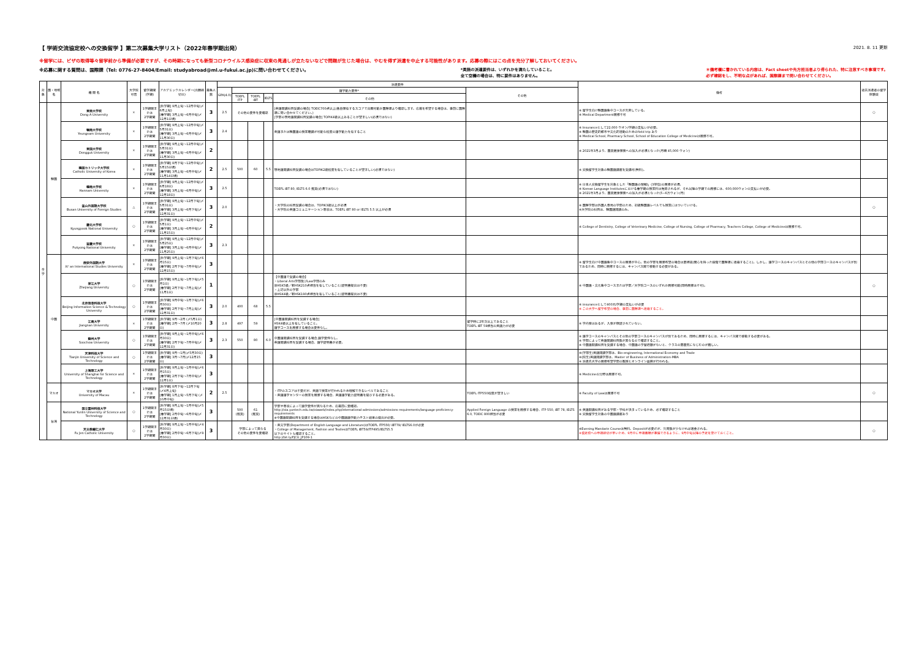【 学術交流協定校への交換留学 】第二次募集大学リスト（2022年春学期出発） 2021. 8. 11 更新
※留学には、ビザの取得等々留学前から準備が必要ですが、その時期になっても新型コロナウイルス感染症に収束の見通しが立たないなどで問題が生じた場合は、やむを得ず派遣を中止する可能性があります。応募の際にはこの点を充分了解しておいてください。
※応募に関する質問は、国際課（Tel: 0776-27-8404/Email: studyabroad@ml.u-fukui.ac.jp)に問い合わせてください。 *英語の派遣要件は、いずれかを満たしていること。
全て空欄の場合は、特に要件はありません。 ＊備考欄に書かれている内容は、Fact sheetや先方担当者より得られた、特に注意すべき事項です。
必ず確認をし、不明な点があれば、国際課まで問い合わせてください。
| 対象 | 国・地域名 | 機 関 名 | 大学院可否 | 留学期間(学期) | アカデミックカレンダー(出願締切日) | 募集人数 | 派遣要件 | | | | | | 備考 | 過去派遣者の留学体験談 |
| --- | --- | --- | --- | --- | --- | --- | --- | --- | --- | --- | --- | --- | --- | --- |
| | | | | | | | GPA(4.0) | 語学能力要件* | | | | その他 | | |
| | | | | | | | | TOEFL ITP | TOEFL iBT | IELTS | その他 | | | |
| 全学 | 韓国 | 東亜大学校 Dong-A University | × | 1学期間または 2学期間 | [秋学期] 9月上旬～12月中旬(〆6月上旬) [春学期] 3月上旬～6月中旬(〆12月1日頃) | 3 | 2.5 | その他の要件を要確認 | | | [英語開講科目受講の場合] TOEIC700点以上(各自保有するスコアで出願可能か国際課より確認します。応募を希望する場合は、事前に国際課に問い合わせてください。) [学部の現地語開講科目受講の場合] TOPIK4級以上あることが望ましい(必須ではない) | | ※ 留学生向け韓国語集中コースが充実している。 ※ Medical Department履修不可 | ○ |
| | | 嶺南大学校 Yeungnam University | × | 1学期間または 2学期間 | [秋学期] 9月上旬～12月中旬(〆5月31日) [春学期] 3月上旬～6月中旬(〆11月30日) | 3 | 2.4 | | | | 英語または韓国語の授業聴講が可能な程度の語学能力を有すること | | ※ Insuranceとして22,000 ウオン/学期の支払いが必要。 ※ 韓国の歴史的都市や文化的活動のためのfield trip あり ※ Medical School, Pharmacy School, School of Education College of Medicineは履修不可。 | |
| | | 東国大学校 Dongguk University | × | 1学期間または 2学期間 | [秋学期] 9月上旬～12月中旬(〆5月31日) [春学期] 3月上旬～6月中旬(〆11月30日) | 2 | | | | | | | ※ 2021年3月より、国民健康保険への加入が必須となった(月額 45,000 ウォン) | |
| | | 韓国カトリック大学校 Catholic University of Korea | × | 1学期間または 2学期間 | [秋学期] 8月下旬～12月中旬(〆5月15日頃) [春学期] 3月上旬～6月中旬(〆11月14日頃) | 2 | 2.5 | 500 | 60 | 5.5 | 現地語開講科目受講の場合はTOPIK2級程度を有していることが望ましい(必須ではない) | | ※ 交換留学生対象の韓国語講座を受講可(無料)。 | |
| | | 韓南大学校 Hannam University | × | 1学期間または 2学期間 | [秋学期] 9月上旬～12月中旬(〆6月18日) [春学期] 3月上旬～6月中旬(〆12月18日) | 3 | 2.5 | | | | TOEFL iBT 80, IELTS 6.0 推奨(必須ではない) | | ※ 日本人交換留学生を対象とした「韓国語の理解Ⅰ」(3単位)の履修が必須。 ※ Korean Language Institutesにおける春学期の授業料は免除されるが、それ以降の学期での履修には、600,000ウォンの支払いが必要。 ※ 2021年3月より、国民健康保険への加入が必須となった(5~6万ウォン/月) | |
| | | 釜山外国語大学校 Busan University of Foreign Studies | △ | 1学期間または 2学期間 | [秋学期] 9月上旬～12月下旬(〆5月31日) [春学期] 3月上旬～6月下旬(〆12月31日) | 3 | 2.0 | | | | ・大学院の科目受講の場合は、TOPIK3級以上が必須 ・大学院の英語コミュニケーション専攻は、TOEFL iBT 80 or IELTS 5.5 以上が必須 | | ※ 国際学部は外国人専用の学部のため、初級韓国語レベルでも授業にはついていける。 ※大学院の科目は、韓国語開講のみ。 | ○ |
| | | 慶北大学校 Kyungpook National University | ○ | 1学期間または 2学期間 | [秋学期] 9月上旬～12月中旬(〆5月1日) [春学期] 3月上旬～6月中旬(〆11月15日) | 2 | | | | | | | ※ College of Dentistry, College of Veterinary Medicine, College of Nursing, College of Pharmacy, Teachers College, College of Medicineは履修不可。 | |
| | | 釜慶大学校 Pukyong National University | × | 1学期間または 2学期間 | [秋学期] 9月上旬～12月中旬(〆5月25日) [春学期] 3月上旬～6月中旬(〆11月25日) | 3 | 2.3 | | | | | | | |
| | 中国 | 西安外国語大学 Xi' an International Studies University | × | 1学期間または 2学期間 | [秋学期] 9月上旬～1月下旬(〆6月15日) [春学期] 2月下旬～7月中旬(〆12月15日) | 3 | | | | | | | ※ 留学生向け中国語集中コースの履修が中心。他の学部を履修希望の場合は要相談(関心を持った段階で国際課に連絡すること)。しかし、語学コースのキャンパスとその他の学部コースのキャンパスが別であるため、同時に履修するには、キャンパス間で移動する必要がある。 | |
| | | 浙江大学 Zhejiang University | ○ | 1学期間または 2学期間 | [秋学期] 9月上旬～1月下旬(〆5月1日) [春学期] 2月下旬～7月上旬(〆11月1日) | 1 | | | | | 【中国語で受講の場合】 ・Liberal Arts学部及びLaw学部のみ 旧HSK5級／新HSK210点相当を有していること(証明書提出は不要) ・上記以外の学部 旧HSK4級／新HSK190点相当を有していること(証明書提出は不要) | | ※ 中国語・文化集中コースまたは学部／大学院コースのいずれか履修可能(同時履修は不可)。 | ○ |
| | | 北京信息科技大学 Beijing Information Science & Technology University | ○ | 1学期間または 2学期間 | [秋学期] 9月中旬～1月下旬(〆6月30日) [春学期] 2月下旬～7月上旬(〆12月31日) | 3 | 2.0 | 400 | 68 | 5.5 | | | ※ insuranceとして400元/学期の支払いが必要 ※ この大学へ留学希望の場合、事前に国際課へ連絡すること。 | |
| | | 江南大学 Jiangnan University | × | 1学期間または 2学期間 | [秋学期] 9月～2月 (〆5月1日) [春学期] 2月～7月 (〆10月20日) | 3 | 2.8 | 497 | 59 | | [中国語開講科目を受講する場合] HSK4級以上を有していること。 語学コースを履修する場合は要件なし。 | 留学時に2年次以上であること TOEFL iBT 59相当の英語力が必要 | ※ 学内寮はあるが、入寮が保証されていない。 | |
| | | 蘇州大学 Soochow University | ○ | 1学期間または 2学期間 | [秋学期] 9月上旬～1月中旬(〆6月30日) [春学期] 2月下旬～7月中旬(〆12月31日) | 3 | 2.3 | 550 | 80 | 6.0 | 中国語開講科目を受講する場合,語学要件なし。 英語開講科目を受講する場合、語学証明書が必要。 | | ※ 語学コースのキャンパスとその他の学部コースのキャンパスが別であるため、同時に履修するには、キャンパス間で移動する必要がある。 ※ 学部によって英語開講科目数が異なるので確認すること。 ※ 中国語開講科目を受講する場合、中国語の学習経験がないと、クラスの雰囲気になじむのが難しい。 | |
| | | 天津科技大学 Tianjin University of Science and Technology | ○ | 1学期間または 2学期間 | [秋学期] 9月～1月(〆5月30日) [春学期] 3月～7月(〆12月15日) | 3 | | | | | | | ※(学部生)英語開講学部は、Bio-engineering, International Economy and Trade ※(院生)英語開講学部は、Master of Business of Administration-MBA ※ 派遣先大学の履修希望学部の教授とオンライン面接が行われる。 | |
| | | 上海理工大学 University of Shanghai for Science and Technology | × | 1学期間または 2学期間 | [秋学期] 9月上旬～1月中旬(〆6月15日) [春学期] 2月下旬～7月中旬(〆12月1日) | 3 | | | | | | | ※ Medicineの分野は履修不可。 | |
| | マカオ | マカオ大学 University of Macau | × | 1学期間または 2学期間 | [秋学期] 8月下旬～12月下旬 (〆4月上旬) [春学期] 1月上旬～5月下旬 (〆10月中旬) | 2 | 2.5 | | | | ・ITPのスコアは不要だが、英語で授業が行われるため理解できるレベルであること ・英語語学センターの授業を履修する場合、英語語学能力証明書を提示する必要がある。 | TOEFL ITP550程度が望ましい | ※ Faculty of Lawは履修不可 | ○ |
| | 台湾 | 国立雲林科技大学 National Yunlin University of Science and Technology | ○ | 1学期間または 2学期間 | [秋学期] 9月上旬～1月中旬(〆5月15日頃) [春学期] 2月中旬～6月中旬(〆12月31日頃) | 3 | | 500 (推奨) | 61 (推奨) | | 学部や専攻によって語学要件が異なるため、応募前に要確認。 http://oia.yuntech.edu.tw/oiaweb/index.php/international-admissions/admissions-requirements/language-proficiency-requirements ※中国語開講科目を受講する場合はHSKなどの中国語語学能力テスト結果の提出が必要。 | Applied Foreign Language の授業を履修する場合、ITP 550, iBT 78, IELTS 6.0, TOEIC 800相当が必要 | ※ 英語開講科目がある学部・学科が決まっているため、必ず確認すること ※ 交換留学生対象の中国語講座あり | |
| | | 天主教輔仁大学 Fu Jen Catholic University | ○ | 1学期間または 2学期間 | [秋学期] 9月上旬～1月中旬(〆4月30日) [春学期] 2月中旬～6月下旬(〆9月30日) | 3 | | 学部によって異なる その他の要件を要確認 | | | ・英文学部(Department of English Language and Literature)はTOEFL ITP550/ iBT79/ IELTS6.0が必要 ・College of Management, Fashion and TexilesはTOEFL iBT59/ITP495/IELTS5.5 以下のサイトも確認すること。 http://bit.ly/FJCU_JP109-1 | | ※Evening Mandarin Courseは無料。Depositが必要だが、欠席数が少なければ返金される。 ※協定校への申請締切が早いため、9月中に申請書類が準備できるように、9月中旬以降の予定を空けておくこと。 | ○ |